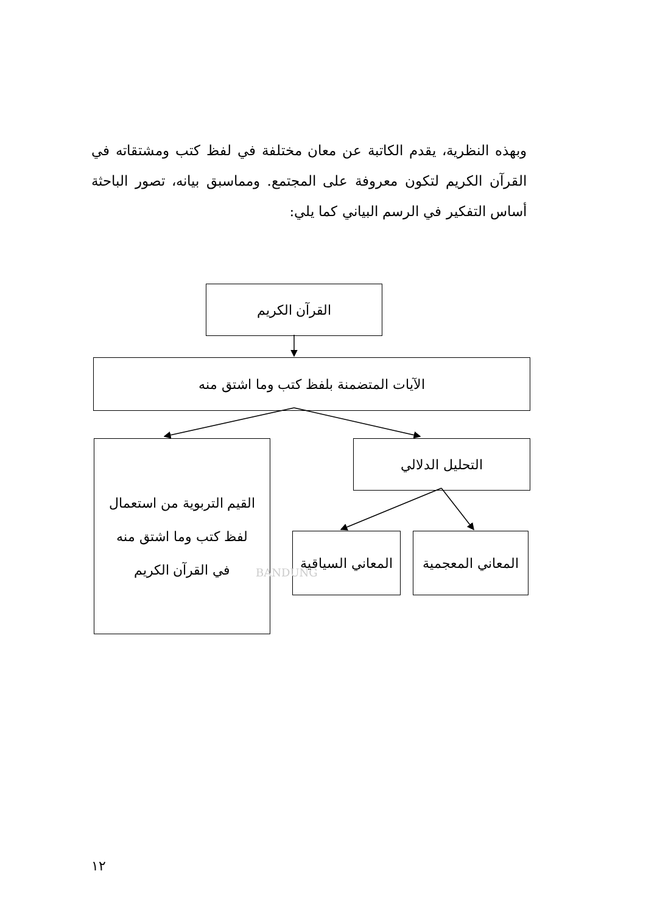وبهذه النظرية، يقدم الكاتبة عن معان مختلفة في لفظ كتب ومشتقاته في القرآن الكريم لتكون معروفة على المجتمع. ومماسبق بيانه، تصور الباحثة أساس التفكير في الرسم البياني كما يلي:
القرآن الكريم
الآيات المتضمنة بلفظ كتب وما اشتق منه
القيم التربوية من استعمال
لفظ كتب وما اشتق منه
في القرآن الكريم
التحليل الدلالي
المعاني السياقية
المعاني المعجمية
BANDUNG
١٢